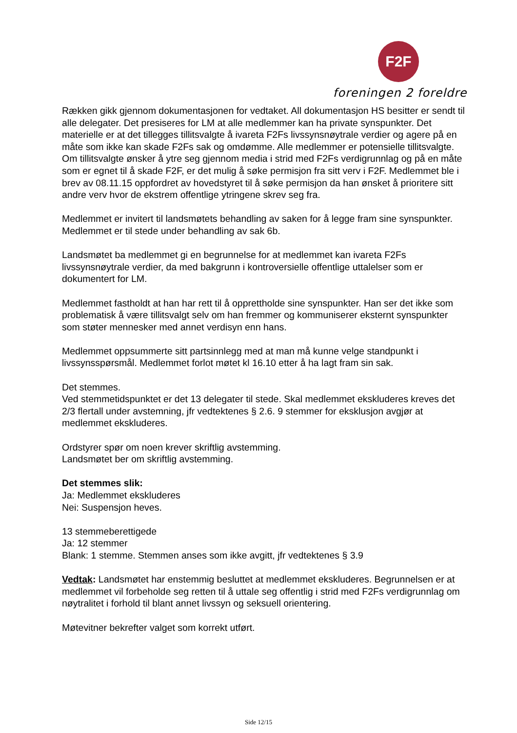F2F
foreningen 2 foreldre
Rækken gikk gjennom dokumentasjonen for vedtaket. All dokumentasjon HS besitter er sendt til alle delegater. Det presiseres for LM at alle medlemmer kan ha private synspunkter. Det materielle er at det tillegges tillitsvalgte å ivareta F2Fs livssynsnøytrale verdier og agere på en måte som ikke kan skade F2Fs sak og omdømme. Alle medlemmer er potensielle tillitsvalgte. Om tillitsvalgte ønsker å ytre seg gjennom media i strid med F2Fs verdigrunnlag og på en måte som er egnet til å skade F2F, er det mulig å søke permisjon fra sitt verv i F2F. Medlemmet ble i brev av 08.11.15 oppfordret av hovedstyret til å søke permisjon da han ønsket å prioritere sitt andre verv hvor de ekstrem offentlige ytringene skrev seg fra.
Medlemmet er invitert til landsmøtets behandling av saken for å legge fram sine synspunkter. Medlemmet er til stede under behandling av sak 6b.
Landsmøtet ba medlemmet gi en begrunnelse for at medlemmet kan ivareta F2Fs livssynsnøytrale verdier, da med bakgrunn i kontroversielle offentlige uttalelser som er dokumentert for LM.
Medlemmet fastholdt at han har rett til å opprettholde sine synspunkter. Han ser det ikke som problematisk å være tillitsvalgt selv om han fremmer og kommuniserer eksternt synspunkter som støter mennesker med annet verdisyn enn hans.
Medlemmet oppsummerte sitt partsinnlegg med at man må kunne velge standpunkt i livssynsspørsmål. Medlemmet forlot møtet kl 16.10 etter å ha lagt fram sin sak.
Det stemmes.
Ved stemmetidspunktet er det 13 delegater til stede. Skal medlemmet ekskluderes kreves det 2/3 flertall under avstemning, jfr vedtektenes § 2.6. 9 stemmer for eksklusjon avgjør at medlemmet ekskluderes.
Ordstyrer spør om noen krever skriftlig avstemming.
Landsmøtet ber om skriftlig avstemming.
Det stemmes slik:
Ja: Medlemmet ekskluderes
Nei: Suspensjon heves.
13 stemmeberettigede
Ja: 12 stemmer
Blank: 1 stemme. Stemmen anses som ikke avgitt, jfr vedtektenes § 3.9
Vedtak: Landsmøtet har enstemmig besluttet at medlemmet ekskluderes. Begrunnelsen er at medlemmet vil forbeholde seg retten til å uttale seg offentlig i strid med F2Fs verdigrunnlag om nøytralitet i forhold til blant annet livssyn og seksuell orientering.
Møtevitner bekrefter valget som korrekt utført.
Side 12/15